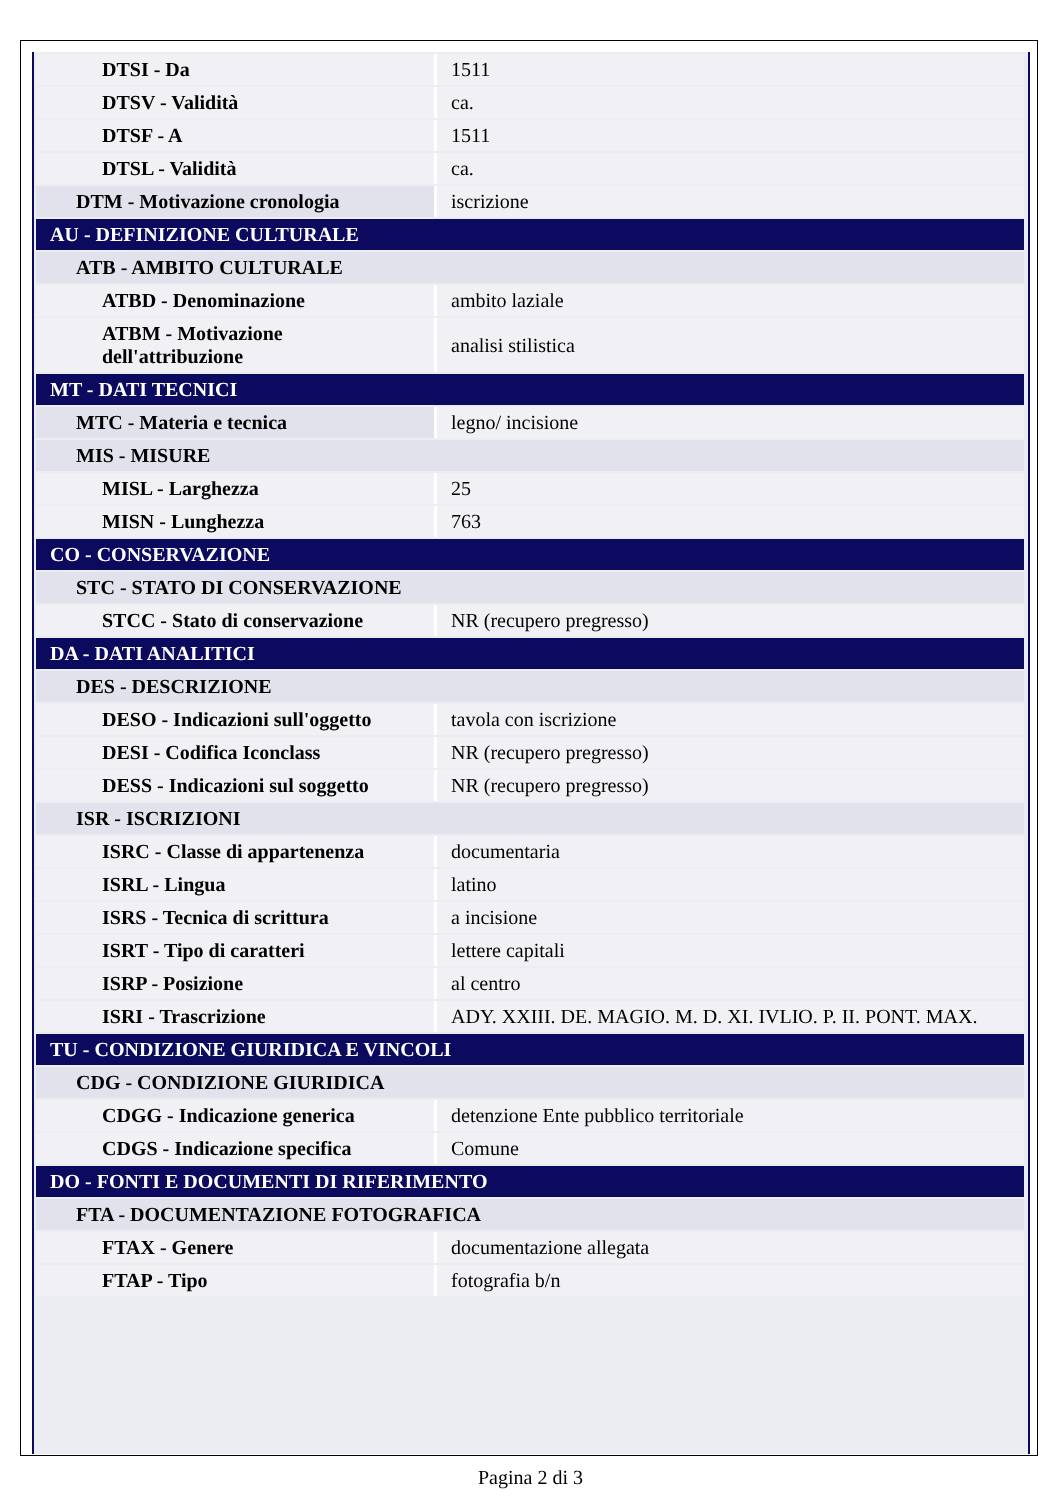| DTSI - Da | 1511 |
| DTSV - Validità | ca. |
| DTSF - A | 1511 |
| DTSL - Validità | ca. |
| DTM - Motivazione cronologia | iscrizione |
| AU - DEFINIZIONE CULTURALE | |
| ATB - AMBITO CULTURALE | |
| ATBD - Denominazione | ambito laziale |
| ATBM - Motivazione dell'attribuzione | analisi stilistica |
| MT - DATI TECNICI | |
| MTC - Materia e tecnica | legno/ incisione |
| MIS - MISURE | |
| MISL - Larghezza | 25 |
| MISN - Lunghezza | 763 |
| CO - CONSERVAZIONE | |
| STC - STATO DI CONSERVAZIONE | |
| STCC - Stato di conservazione | NR (recupero pregresso) |
| DA - DATI ANALITICI | |
| DES - DESCRIZIONE | |
| DESO - Indicazioni sull'oggetto | tavola con iscrizione |
| DESI - Codifica Iconclass | NR (recupero pregresso) |
| DESS - Indicazioni sul soggetto | NR (recupero pregresso) |
| ISR - ISCRIZIONI | |
| ISRC - Classe di appartenenza | documentaria |
| ISRL - Lingua | latino |
| ISRS - Tecnica di scrittura | a incisione |
| ISRT - Tipo di caratteri | lettere capitali |
| ISRP - Posizione | al centro |
| ISRI - Trascrizione | ADY. XXIII. DE. MAGIO. M. D. XI. IVLIO. P. II. PONT. MAX. |
| TU - CONDIZIONE GIURIDICA E VINCOLI | |
| CDG - CONDIZIONE GIURIDICA | |
| CDGG - Indicazione generica | detenzione Ente pubblico territoriale |
| CDGS - Indicazione specifica | Comune |
| DO - FONTI E DOCUMENTI DI RIFERIMENTO | |
| FTA - DOCUMENTAZIONE FOTOGRAFICA | |
| FTAX - Genere | documentazione allegata |
| FTAP - Tipo | fotografia b/n |
Pagina 2 di 3